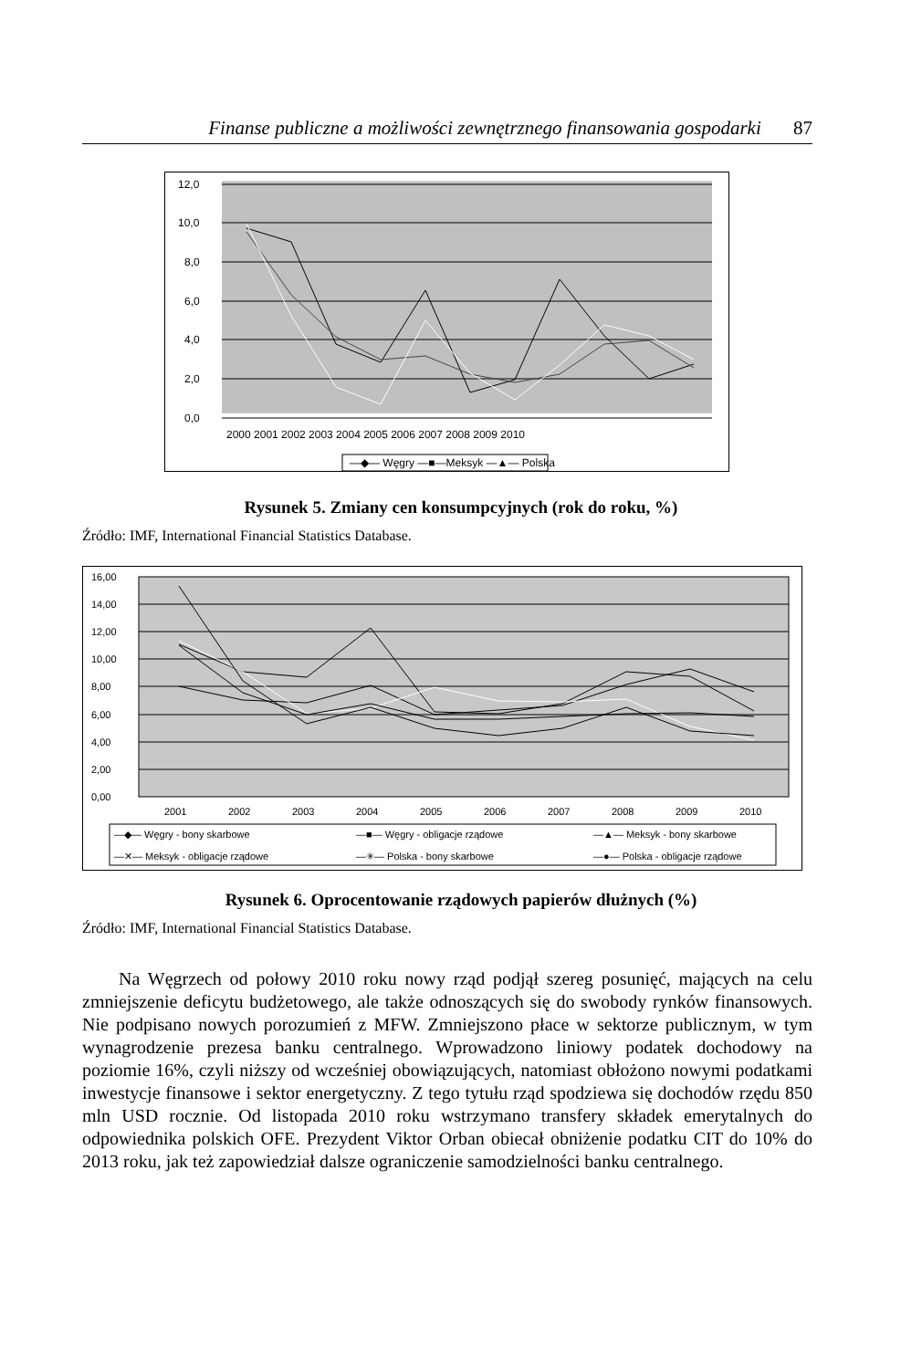Finanse publiczne a możliwości zewnętrznego finansowania gospodarki 87
12,0
10,0
8,0
6,0
4,0
2,0
0,0
2000 2001 2002 2003 2004 2005 2006 2007 2008 2009 2010
—◆— Węgry —■—Meksyk —▲— Polska
Rysunek 5. Zmiany cen konsumpcyjnych (rok do roku, %)
Źródło: IMF, International Financial Statistics Database.
16,00
14,00
12,00
10,00
8,00
6,00
4,00
2,00
0,00
2001
2002
2003
2004
2005
2006
2007
2008
2009
2010
—◆— Węgry - bony skarbowe
—■— Węgry - obligacje rządowe
—▲— Meksyk - bony skarbowe
—✕— Meksyk - obligacje rządowe
—✳— Polska - bony skarbowe
—●— Polska - obligacje rządowe
Rysunek 6. Oprocentowanie rządowych papierów dłużnych (%)
Źródło: IMF, International Financial Statistics Database.
Na Węgrzech od połowy 2010 roku nowy rząd podjął szereg posunięć, mających na celu zmniejszenie deficytu budżetowego, ale także odnoszących się do swobody rynków finansowych. Nie podpisano nowych porozumień z MFW. Zmniejszono płace w sektorze publicznym, w tym wynagrodzenie prezesa banku centralnego. Wprowadzono liniowy podatek dochodowy na poziomie 16%, czyli niższy od wcześniej obowiązujących, natomiast obłożono nowymi podatkami inwestycje finansowe i sektor energetyczny. Z tego tytułu rząd spodziewa się dochodów rzędu 850 mln USD rocznie. Od listopada 2010 roku wstrzymano transfery składek emerytalnych do odpowiednika polskich OFE. Prezydent Viktor Orban obiecał obniżenie podatku CIT do 10% do 2013 roku, jak też zapowiedział dalsze ograniczenie samodzielności banku centralnego.